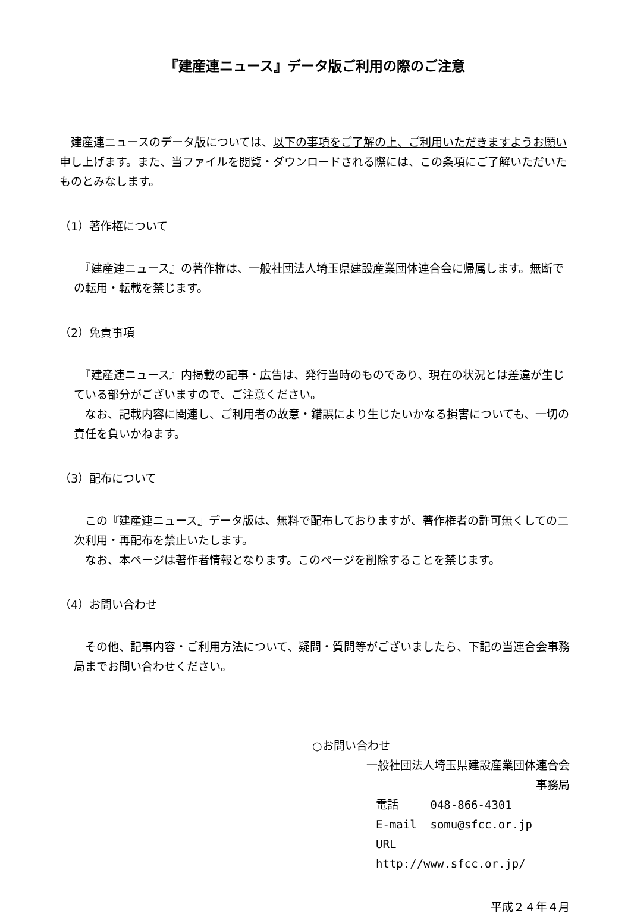『建産連ニュース』データ版ご利用の際のご注意
　建産連ニュースのデータ版については、以下の事項をご了解の上、ご利用いただきますようお願い申し上げます。また、当ファイルを閲覧・ダウンロードされる際には、この条項にご了解いただいたものとみなします。
（1）著作権について
　『建産連ニュース』の著作権は、一般社団法人埼玉県建設産業団体連合会に帰属します。無断での転用・転載を禁じます。
（2）免責事項
　『建産連ニュース』内掲載の記事・広告は、発行当時のものであり、現在の状況とは差違が生じている部分がございますので、ご注意ください。
　なお、記載内容に関連し、ご利用者の故意・錯誤により生じたいかなる損害についても、一切の責任を負いかねます。
（3）配布について
　この『建産連ニュース』データ版は、無料で配布しておりますが、著作権者の許可無くしての二次利用・再配布を禁止いたします。
　なお、本ページは著作者情報となります。このページを削除することを禁じます。
（4）お問い合わせ
　その他、記事内容・ご利用方法について、疑問・質問等がございましたら、下記の当連合会事務局までお問い合わせください。
○お問い合わせ
一般社団法人埼玉県建設産業団体連合会
事務局
電話 048-866-4301
E-mail somu@sfcc.or.jp
URL http://www.sfcc.or.jp/
平成２４年４月